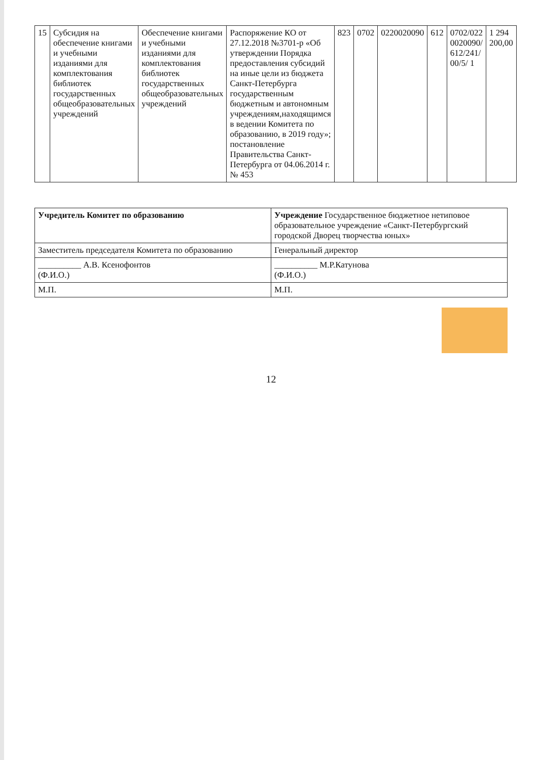| 15 | Субсидия на обеспечение книгами и учебными изданиями для комплектования библиотек государственных общеобразовательных учреждений | Обеспечение книгами и учебными изданиями для комплектования библиотек государственных общеобразовательных учреждений | Распоряжение КО от 27.12.2018 №3701-р «Об утверждении Порядка предоставления субсидий на иные цели из бюджета Санкт-Петербурга государственным бюджетным и автономным учреждениям,находящимся в ведении Комитета по образованию, в 2019 году»; постановление Правительства Санкт-Петербурга от 04.06.2014 г. № 453 | 823 | 0702 | 0220020090 | 612 | 0702/022 0020090/ 612/241/ 00/5/ 1 | 1 294 200,00 |
| Учредитель Комитет по образованию | Учреждение Государственное бюджетное нетиповое образовательное учреждение «Санкт-Петербургский городской Дворец творчества юных» |
| Заместитель председателя Комитета по образованию | Генеральный директор |
| __________ А.В. Ксенофонтов (Ф.И.О.) | __________ М.Р.Катунова (Ф.И.О.) |
| М.П. | М.П. |
12